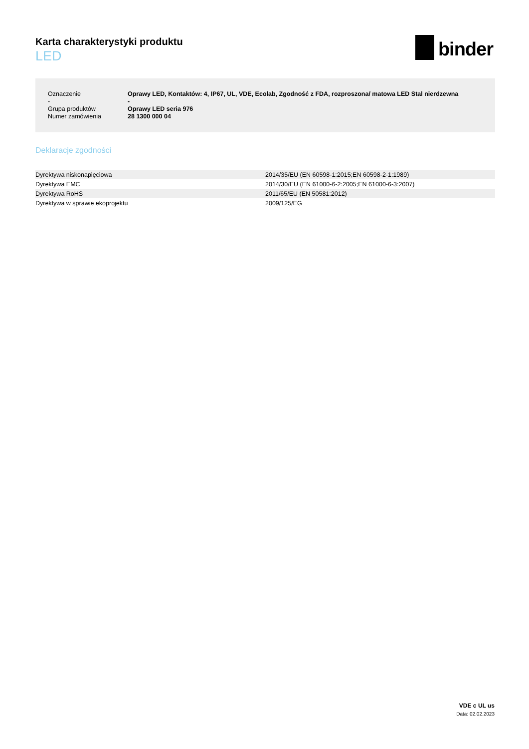Karta charakterystyki produktu
LED
binder
| Oznaczenie | Oprawy LED, Kontaktów: 4, IP67, UL, VDE, Ecolab, Zgodność z FDA, rozproszona/ matowa LED Stal nierdzewna |
| - | - |
| Grupa produktów | Oprawy LED seria 976 |
| Numer zamówienia | 28 1300 000 04 |
Deklaracje zgodności
| Dyrektywa niskonapięciowa | 2014/35/EU (EN 60598-1:2015;EN 60598-2-1:1989) |
| Dyrektywa EMC | 2014/30/EU (EN 61000-6-2:2005;EN 61000-6-3:2007) |
| Dyrektywa RoHS | 2011/65/EU (EN 50581:2012) |
| Dyrektywa w sprawie ekoprojektu | 2009/125/EG |
VDE c UL us
Data: 02.02.2023